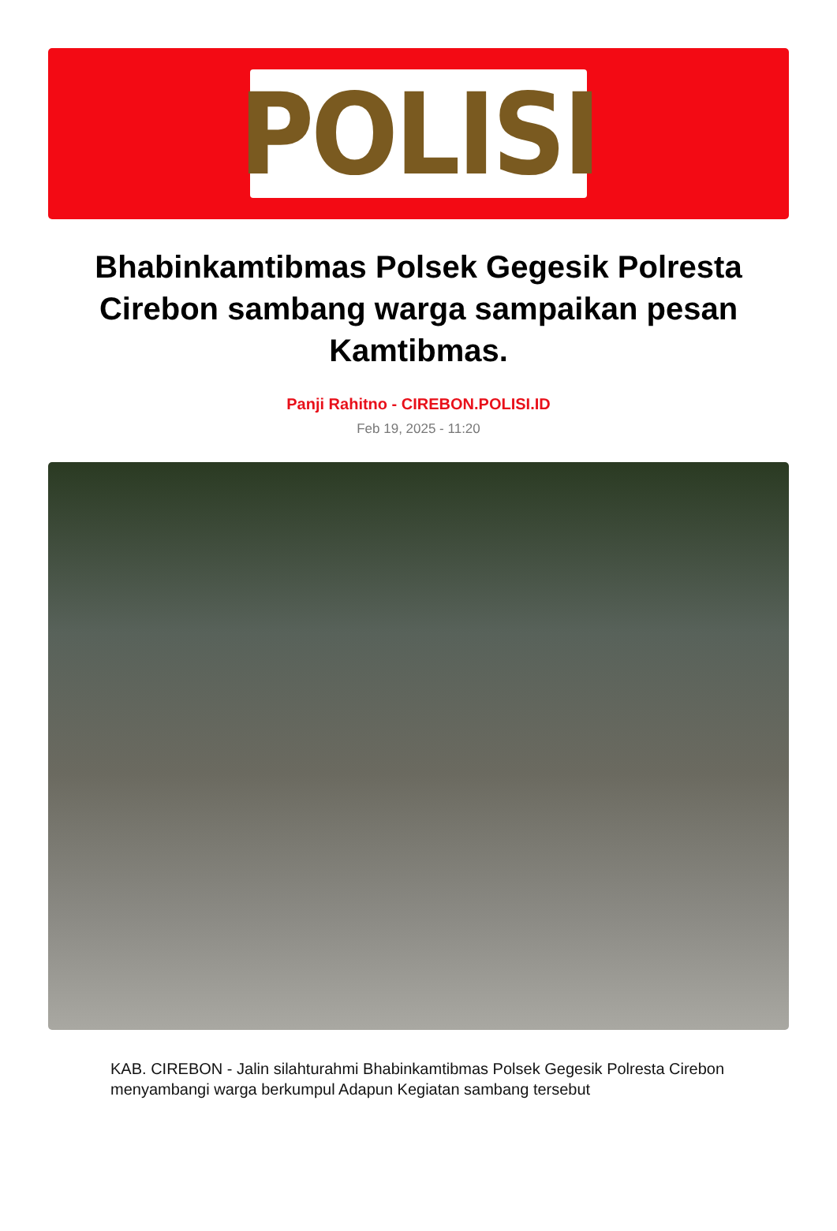POLISI
Bhabinkamtibmas Polsek Gegesik Polresta Cirebon sambang warga sampaikan pesan Kamtibmas.
Panji Rahitno - CIREBON.POLISI.ID
Feb 19, 2025 - 11:20
KAB. CIREBON - Jalin silahturahmi Bhabinkamtibmas Polsek Gegesik Polresta Cirebon menyambangi warga berkumpul Adapun Kegiatan sambang tersebut